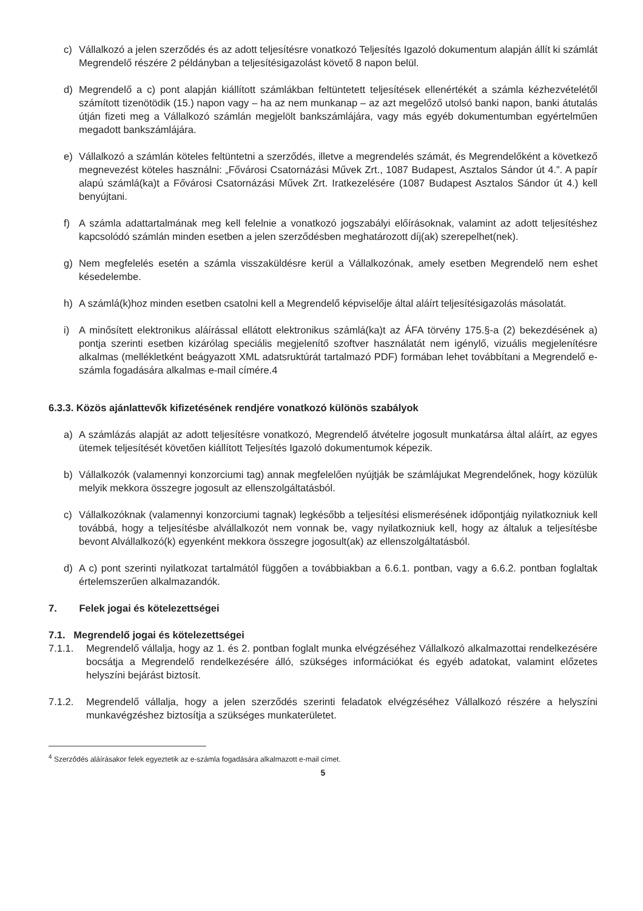c) Vállalkozó a jelen szerződés és az adott teljesítésre vonatkozó Teljesítés Igazoló dokumentum alapján állít ki számlát Megrendelő részére 2 példányban a teljesítésigazolást követő 8 napon belül.
d) Megrendelő a c) pont alapján kiállított számlákban feltüntetett teljesítések ellenértékét a számla kézhezvételétől számított tizenötödik (15.) napon vagy – ha az nem munkanap – az azt megelőző utolsó banki napon, banki átutalás útján fizeti meg a Vállalkozó számlán megjelölt bankszámlájára, vagy más egyéb dokumentumban egyértelműen megadott bankszámlájára.
e) Vállalkozó a számlán köteles feltüntetni a szerződés, illetve a megrendelés számát, és Megrendelőként a következő megnevezést köteles használni: „Fővárosi Csatornázási Művek Zrt., 1087 Budapest, Asztalos Sándor út 4.”. A papír alapú számlá(ka)t a Fővárosi Csatornázási Művek Zrt. Iratkezelésére (1087 Budapest Asztalos Sándor út 4.) kell benyújtani.
f) A számla adattartalmának meg kell felelnie a vonatkozó jogszabályi előírásoknak, valamint az adott teljesítéshez kapcsolódó számlán minden esetben a jelen szerződésben meghatározott díj(ak) szerepelhet(nek).
g) Nem megfelelés esetén a számla visszaküldésre kerül a Vállalkozónak, amely esetben Megrendelő nem eshet késedelembe.
h) A számlá(k)hoz minden esetben csatolni kell a Megrendelő képviselője által aláírt teljesítésigazolás másolatát.
i) A minősített elektronikus aláírással ellátott elektronikus számlá(ka)t az ÁFA törvény 175.§-a (2) bekezdésének a) pontja szerinti esetben kizárólag speciális megjelenítő szoftver használatát nem igénylő, vizuális megjelenítésre alkalmas (mellékletként beágyazott XML adatsruktúrát tartalmazó PDF) formában lehet továbbítani a Megrendelő e-számla fogadására alkalmas e-mail címére.4
6.3.3. Közös ajánlattevők kifizetésének rendjére vonatkozó különös szabályok
a) A számlázás alapját az adott teljesítésre vonatkozó, Megrendelő átvételre jogosult munkatársa által aláírt, az egyes ütemek teljesítését követően kiállított Teljesítés Igazoló dokumentumok képezik.
b) Vállalkozók (valamennyi konzorciumi tag) annak megfelelően nyújtják be számlájukat Megrendelőnek, hogy közülük melyik mekkora összegre jogosult az ellenszolgáltatásból.
c) Vállalkozóknak (valamennyi konzorciumi tagnak) legkésőbb a teljesítési elismerésének időpontjáig nyilatkozniuk kell továbbá, hogy a teljesítésbe alvállalkozót nem vonnak be, vagy nyilatkozniuk kell, hogy az általuk a teljesítésbe bevont Alvállalkozó(k) egyenként mekkora összegre jogosult(ak) az ellenszolgáltatásból.
d) A c) pont szerinti nyilatkozat tartalmától függően a továbbiakban a 6.6.1. pontban, vagy a 6.6.2. pontban foglaltak értelemszerűen alkalmazandók.
7. Felek jogai és kötelezettségei
7.1. Megrendelő jogai és kötelezettségei
7.1.1. Megrendelő vállalja, hogy az 1. és 2. pontban foglalt munka elvégzéséhez Vállalkozó alkalmazottai rendelkezésére bocsátja a Megrendelő rendelkezésére álló, szükséges információkat és egyéb adatokat, valamint előzetes helyszíni bejárást biztosít.
7.1.2. Megrendelő vállalja, hogy a jelen szerződés szerinti feladatok elvégzéséhez Vállalkozó részére a helyszíni munkavégzéshez biztosítja a szükséges munkaterületet.
<sup>4</sup> Szerződés aláírásakor felek egyeztetik az e-számla fogadására alkalmazott e-mail címet.
5